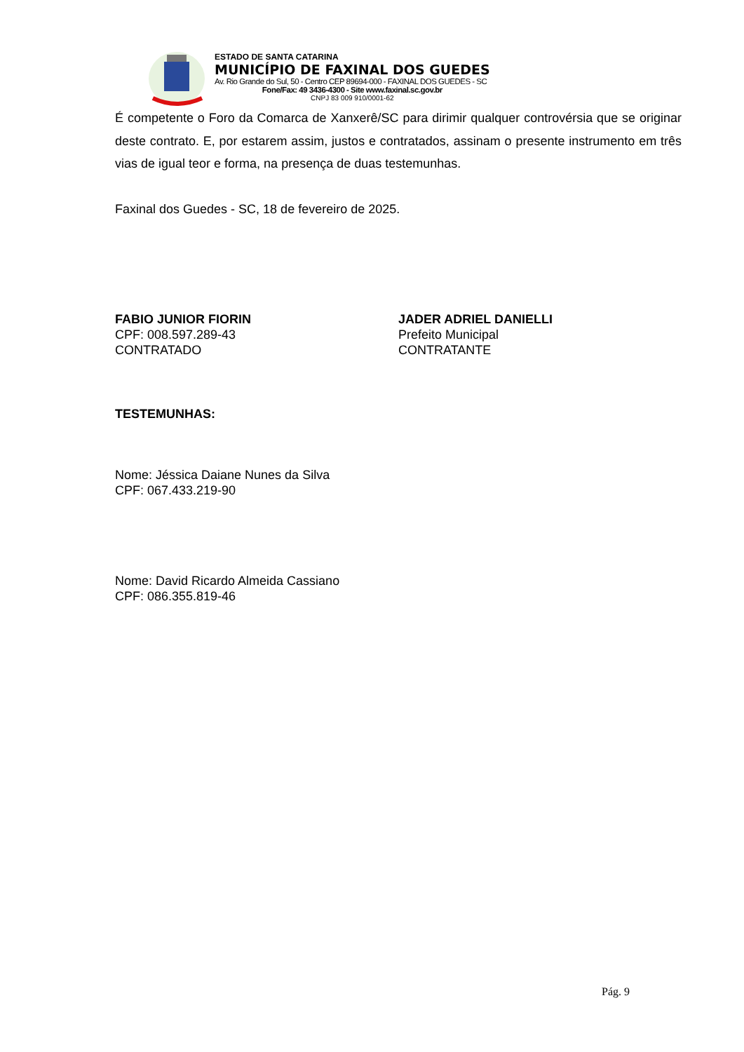ESTADO DE SANTA CATARINA
MUNICÍPIO DE FAXINAL DOS GUEDES
Av. Rio Grande do Sul, 50 - Centro CEP 89694-000 - FAXINAL DOS GUEDES - SC
Fone/Fax: 49 3436-4300 - Site www.faxinal.sc.gov.br
CNPJ 83 009 910/0001-62
É competente o Foro da Comarca de Xanxerê/SC para dirimir qualquer controvérsia que se originar deste contrato. E, por estarem assim, justos e contratados, assinam o presente instrumento em três vias de igual teor e forma, na presença de duas testemunhas.
Faxinal dos Guedes - SC, 18 de fevereiro de 2025.
FABIO JUNIOR FIORIN
CPF: 008.597.289-43
CONTRATADO
JADER ADRIEL DANIELLI
Prefeito Municipal
CONTRATANTE
TESTEMUNHAS:
Nome: Jéssica Daiane Nunes da Silva
CPF: 067.433.219-90
Nome: David Ricardo Almeida Cassiano
CPF: 086.355.819-46
Pág. 9